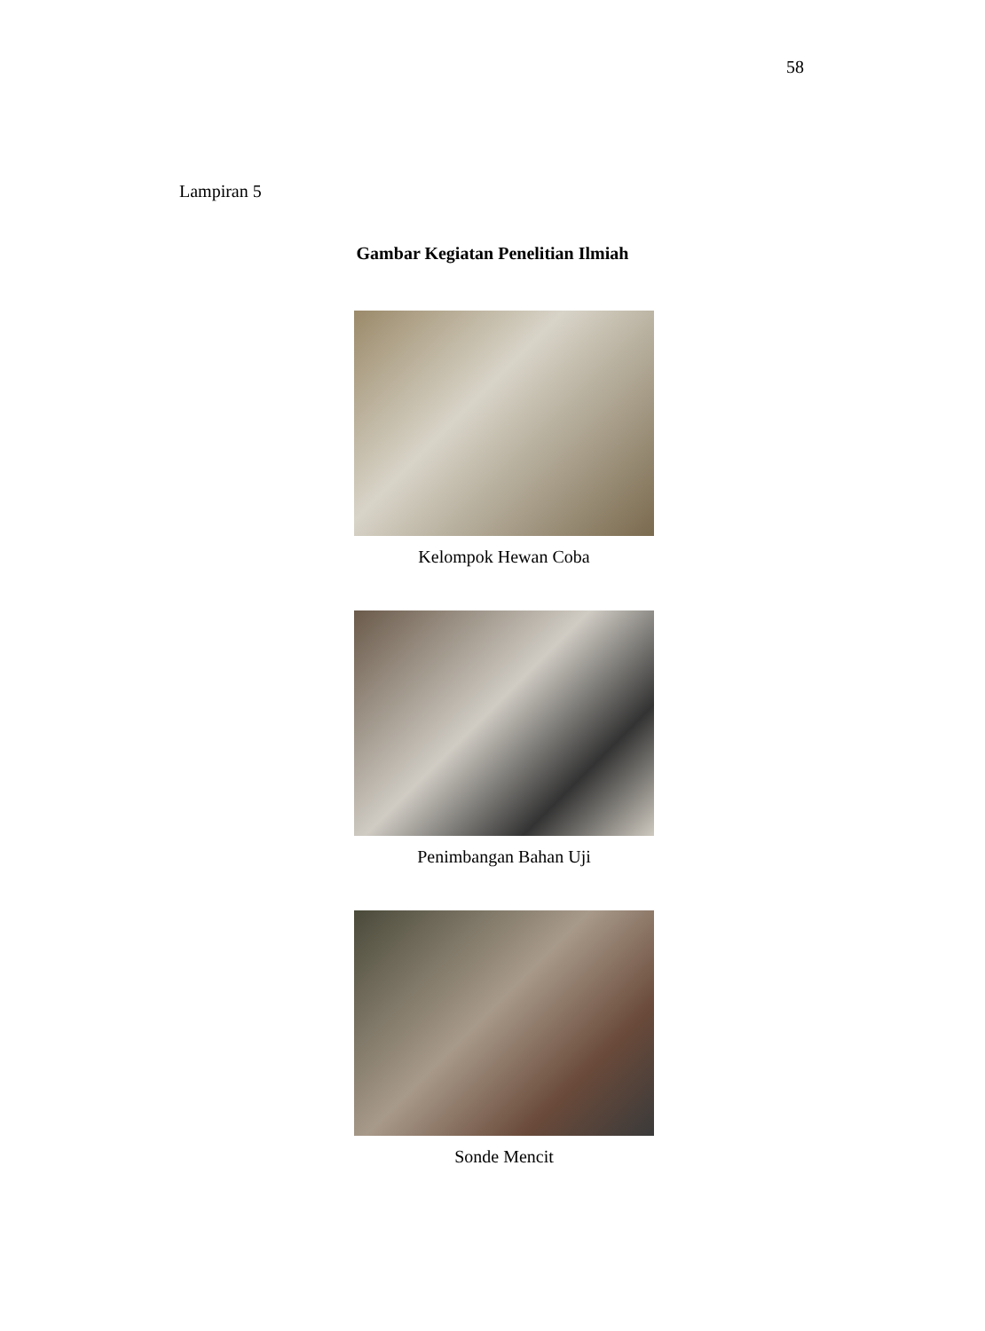58
Lampiran 5
Gambar Kegiatan Penelitian Ilmiah
Kelompok Hewan Coba
Penimbangan Bahan Uji
Sonde Mencit